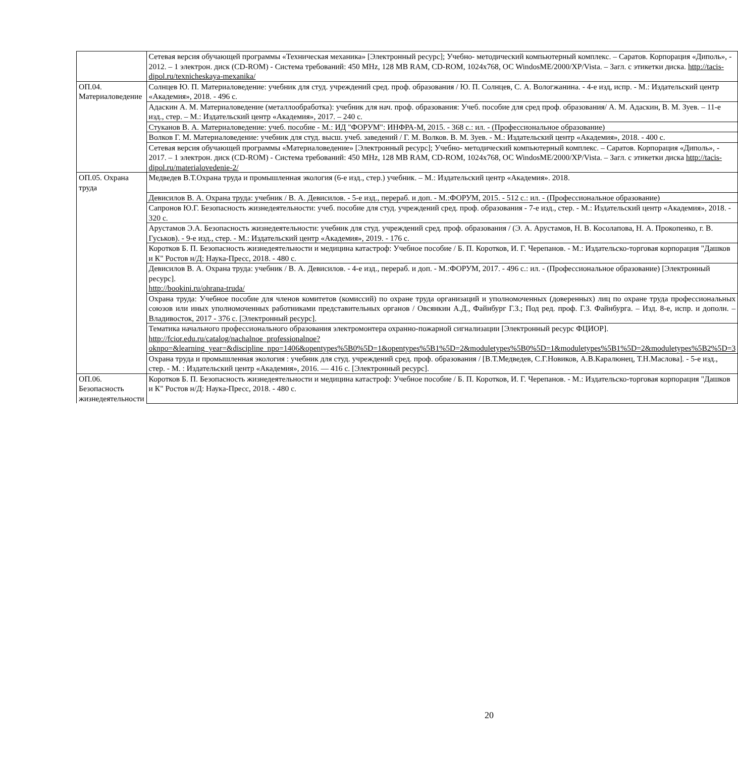| | Сетевая версия обучающей программы «Техническая механика» [Электронный ресурс]; Учебно- методический компьютерный комплекс. – Саратов. Корпорация «Диполь», - 2012. – 1 электрон. диск (CD-ROM) - Система требований: 450 MHz, 128 MB RAM, CD-ROM, 1024x768, ОС WindosME/2000/XP/Vista. – Загл. с этикетки диска. http://tacis-dipol.ru/texnicheskaya-mexanika/ |
| ОП.04. Материаловедение | Солнцев Ю. П. Материаловедение: учебник для студ. учреждений сред. проф. образования / Ю. П. Солнцев, С. А. Вологжанина. - 4-е изд, испр. - М.: Издательский центр «Академия», 2018. - 496 с. |
| | Адаскин А. М. Материаловедение (металлообработка): учебник для нач. проф. образования: Учеб. пособие для сред проф. образования/ А. М. Адаскин, В. М. Зуев. – 11-е изд., стер. – М.: Издательский центр «Академия», 2017. – 240 с. |
| | Стуканов В. А. Материаловедение: учеб. пособие - М.: ИД "ФОРУМ": ИНФРА-М, 2015. - 368 с.: ил. - (Профессиональное образование) |
| | Волков Г. М. Материаловедение: учебник для студ. высш. учеб. заведений / Г. М. Волков. В. М. Зуев. - М.: Издательский центр «Академия», 2018. - 400 с. |
| | Сетевая версия обучающей программы «Материаловедение» [Электронный ресурс]; Учебно- методический компьютерный комплекс. – Саратов. Корпорация «Диполь», - 2017. – 1 электрон. диск (CD-ROM) - Система требований: 450 MHz, 128 MB RAM, CD-ROM, 1024x768, ОС WindosME/2000/XP/Vista. – Загл. с этикетки диска http://tacis-dipol.ru/materialovedenie-2/ |
| ОП.05. Охрана труда | Медведев В.Т.Охрана труда и промышленная экология (6-е изд., стер.) учебник. – М.: Издательский центр «Академия». 2018. |
| | Девисилов В. А. Охрана труда: учебник / В. А. Девисилов. - 5-е изд., перераб. и доп. - М.:ФОРУМ, 2015. - 512 с.: ил. - (Профессиональное образование) |
| | Сапронов Ю.Г. Безопасность жизнедеятельности: учеб. пособие для студ. учреждений сред. проф. образования - 7-е изд., стер. - М.: Издательский центр «Академия», 2018. - 320 с. |
| | Арустамов Э.А. Безопасность жизнедеятельности: учебник для студ. учреждений сред. проф. образования / (Э. А. Арустамов, Н. В. Косолапова, Н. А. Прокопенко, г. В. Гуськов). - 9-е изд., стер. - М.: Издательский центр «Академия», 2019. - 176 с. |
| | Коротков Б. П. Безопасность жизнедеятельности и медицина катастроф: Учебное пособие / Б. П. Коротков, И. Г. Черепанов. - М.: Издательско-торговая корпорация "Дашков и К" Ростов н/Д: Наука-Пресс, 2018. - 480 с. |
| | Девисилов В. А. Охрана труда: учебник / В. А. Девисилов. - 4-е изд., перераб. и доп. - М.:ФОРУМ, 2017. - 496 с.: ил. - (Профессиональное образование) [Электронный ресурс]. http://bookini.ru/ohrana-truda/ |
| | Охрана труда: Учебное пособие для членов комитетов (комиссий) по охране труда организаций и уполномоченных (доверенных) лиц по охране труда профессиональных союзов или иных уполномоченных работниками представительных органов / Овсянкин А.Д., Файнбург Г.З.; Под ред. проф. Г.З. Файнбурга. – Изд. 8-е, испр. и дополн. – Владивосток, 2017 - 376 с. [Электронный ресурс]. |
| | Тематика начального профессионального образования электромонтера охранно-пожарной сигнализации [Электронный ресурс ФЦИОР]. http://fcior.edu.ru/catalog/nachalnoe_professionalnoe?oknpo=&learning_year=&discipline_npo=1406&opentypes%5B0%5D=1&opentypes%5B1%5D=2&moduletypes%5B0%5D=1&moduletypes%5B1%5D=2&moduletypes%5B2%5D=3 |
| | Охрана труда и промышленная экология : учебник для студ. учреждений сред. проф. образования / [В.Т.Медведев, С.Г.Новиков, А.В.Каралюнец, Т.Н.Маслова]. - 5-е изд., стер. - М. : Издательский центр «Академия», 2016. — 416 с. [Электронный ресурс]. |
| ОП.06. Безопасность жизнедеятельности | Коротков Б. П. Безопасность жизнедеятельности и медицина катастроф: Учебное пособие / Б. П. Коротков, И. Г. Черепанов. - М.: Издательско-торговая корпорация "Дашков и К" Ростов н/Д: Наука-Пресс, 2018. - 480 с. |
20